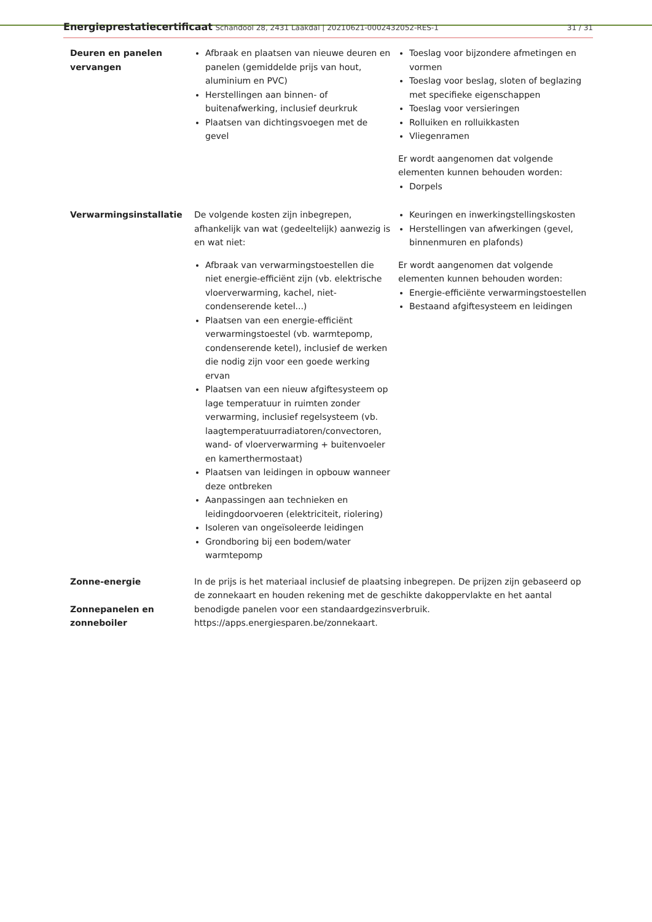Energieprestatiecertificaat Schandool 28, 2431 Laakdal | 20210621-0002432052-RES-1
31 / 31
| Deuren en panelen vervangen | Afbraak en plaatsen van nieuwe deuren en panelen (gemiddelde prijs van hout, aluminium en PVC) Herstellingen aan binnen- of buitenafwerking, inclusief deurkruk Plaatsen van dichtingsvoegen met de gevel | Toeslag voor bijzondere afmetingen en vormen Toeslag voor beslag, sloten of beglazing met specifieke eigenschappen Toeslag voor versieringen Rolluiken en rolluikkasten Vliegenramen Er wordt aangenomen dat volgende elementen kunnen behouden worden: Dorpels |
| Verwarmingsinstallatie | De volgende kosten zijn inbegrepen, afhankelijk van wat (gedeeltelijk) aanwezig is en wat niet: Afbraak van verwarmingstoestellen die niet energie-efficiënt zijn (vb. elektrische vloerverwarming, kachel, niet-condenserende ketel...) Plaatsen van een energie-efficiënt verwarmingstoestel (vb. warmtepomp, condenserende ketel), inclusief de werken die nodig zijn voor een goede werking ervan Plaatsen van een nieuw afgiftesysteem op lage temperatuur in ruimten zonder verwarming, inclusief regelsysteem (vb. laagtemperatuurradiatoren/convectoren, wand- of vloerverwarming + buitenvoeler en kamerthermostaat) Plaatsen van leidingen in opbouw wanneer deze ontbreken Aanpassingen aan technieken en leidingdoorvoeren (elektriciteit, riolering) Isoleren van ongeïsoleerde leidingen Grondboring bij een bodem/water warmtepomp | Keuringen en inwerkingstellingskosten Herstellingen van afwerkingen (gevel, binnenmuren en plafonds) Er wordt aangenomen dat volgende elementen kunnen behouden worden: Energie-efficiënte verwarmingstoestellen Bestaand afgiftesysteem en leidingen |
| Zonne-energie Zonnepanelen en zonneboiler | In de prijs is het materiaal inclusief de plaatsing inbegrepen. De prijzen zijn gebaseerd op de zonnekaart en houden rekening met de geschikte dakoppervlakte en het aantal benodigde panelen voor een standaardgezinsverbruik. https://apps.energiesparen.be/zonnekaart. | |